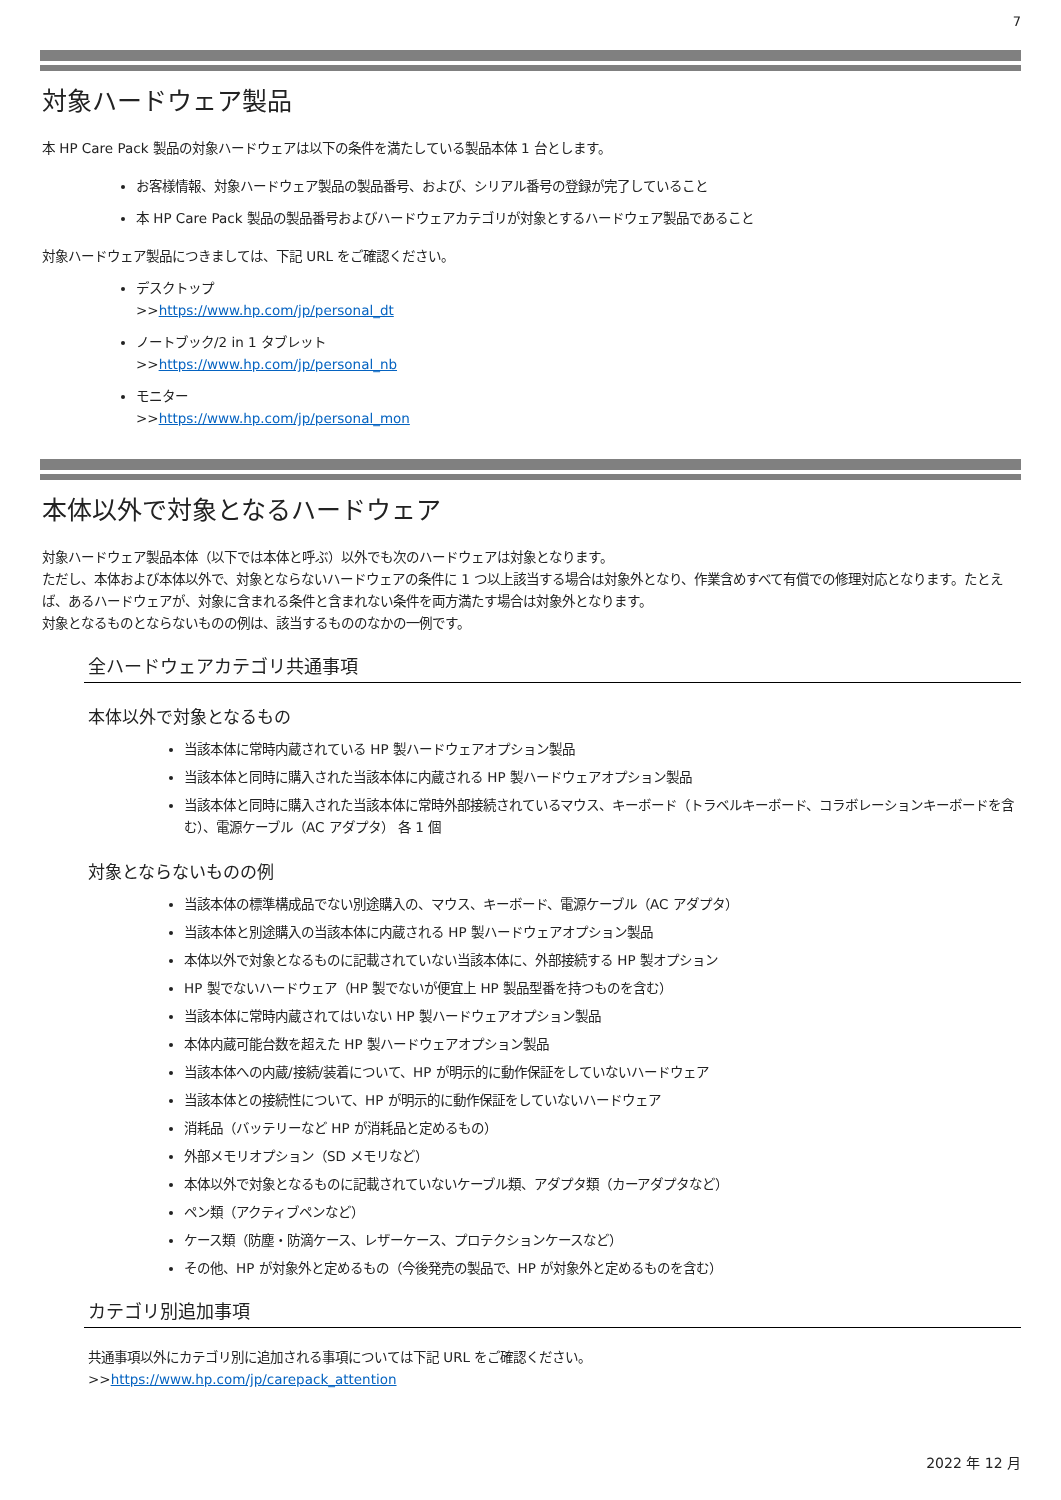7
対象ハードウェア製品
本 HP Care Pack 製品の対象ハードウェアは以下の条件を満たしている製品本体 1 台とします。
お客様情報、対象ハードウェア製品の製品番号、および、シリアル番号の登録が完了していること
本 HP Care Pack 製品の製品番号およびハードウェアカテゴリが対象とするハードウェア製品であること
対象ハードウェア製品につきましては、下記 URL をご確認ください。
デスクトップ
>>https://www.hp.com/jp/personal_dt
ノートブック/2 in 1 タブレット
>>https://www.hp.com/jp/personal_nb
モニター
>>https://www.hp.com/jp/personal_mon
本体以外で対象となるハードウェア
対象ハードウェア製品本体（以下では本体と呼ぶ）以外でも次のハードウェアは対象となります。
ただし、本体および本体以外で、対象とならないハードウェアの条件に 1 つ以上該当する場合は対象外となり、作業含めすべて有償での修理対応となります。たとえば、あるハードウェアが、対象に含まれる条件と含まれない条件を両方満たす場合は対象外となります。
対象となるものとならないものの例は、該当するもののなかの一例です。
全ハードウェアカテゴリ共通事項
本体以外で対象となるもの
当該本体に常時内蔵されている HP 製ハードウェアオプション製品
当該本体と同時に購入された当該本体に内蔵される HP 製ハードウェアオプション製品
当該本体と同時に購入された当該本体に常時外部接続されているマウス、キーボード（トラベルキーボード、コラボレーションキーボードを含む）、電源ケーブル（AC アダプタ） 各 1 個
対象とならないものの例
当該本体の標準構成品でない別途購入の、マウス、キーボード、電源ケーブル（AC アダプタ）
当該本体と別途購入の当該本体に内蔵される HP 製ハードウェアオプション製品
本体以外で対象となるものに記載されていない当該本体に、外部接続する HP 製オプション
HP 製でないハードウェア（HP 製でないが便宜上 HP 製品型番を持つものを含む）
当該本体に常時内蔵されてはいない HP 製ハードウェアオプション製品
本体内蔵可能台数を超えた HP 製ハードウェアオプション製品
当該本体への内蔵/接続/装着について、HP が明示的に動作保証をしていないハードウェア
当該本体との接続性について、HP が明示的に動作保証をしていないハードウェア
消耗品（バッテリーなど HP が消耗品と定めるもの）
外部メモリオプション（SD メモリなど）
本体以外で対象となるものに記載されていないケーブル類、アダプタ類（カーアダプタなど）
ペン類（アクティブペンなど）
ケース類（防塵・防滴ケース、レザーケース、プロテクションケースなど）
その他、HP が対象外と定めるもの（今後発売の製品で、HP が対象外と定めるものを含む）
カテゴリ別追加事項
共通事項以外にカテゴリ別に追加される事項については下記 URL をご確認ください。
>>https://www.hp.com/jp/carepack_attention
2022 年 12 月